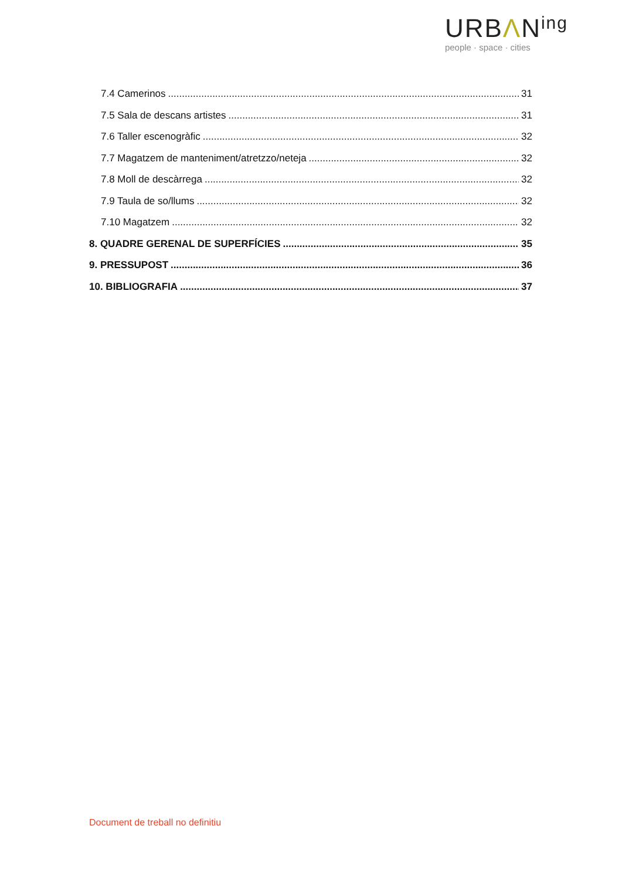URBΛN<sup>ing</sup>
people · space · cities
7.4 Camerinos 31
7.5 Sala de descans artistes 31
7.6 Taller escenogràfic 32
7.7 Magatzem de manteniment/atretzzo/neteja 32
7.8 Moll de descàrrega 32
7.9 Taula de so/llums 32
7.10 Magatzem 32
8. QUADRE GERENAL DE SUPERFÍCIES 35
9. PRESSUPOST 36
10. BIBLIOGRAFIA 37
Document de treball no definitiu